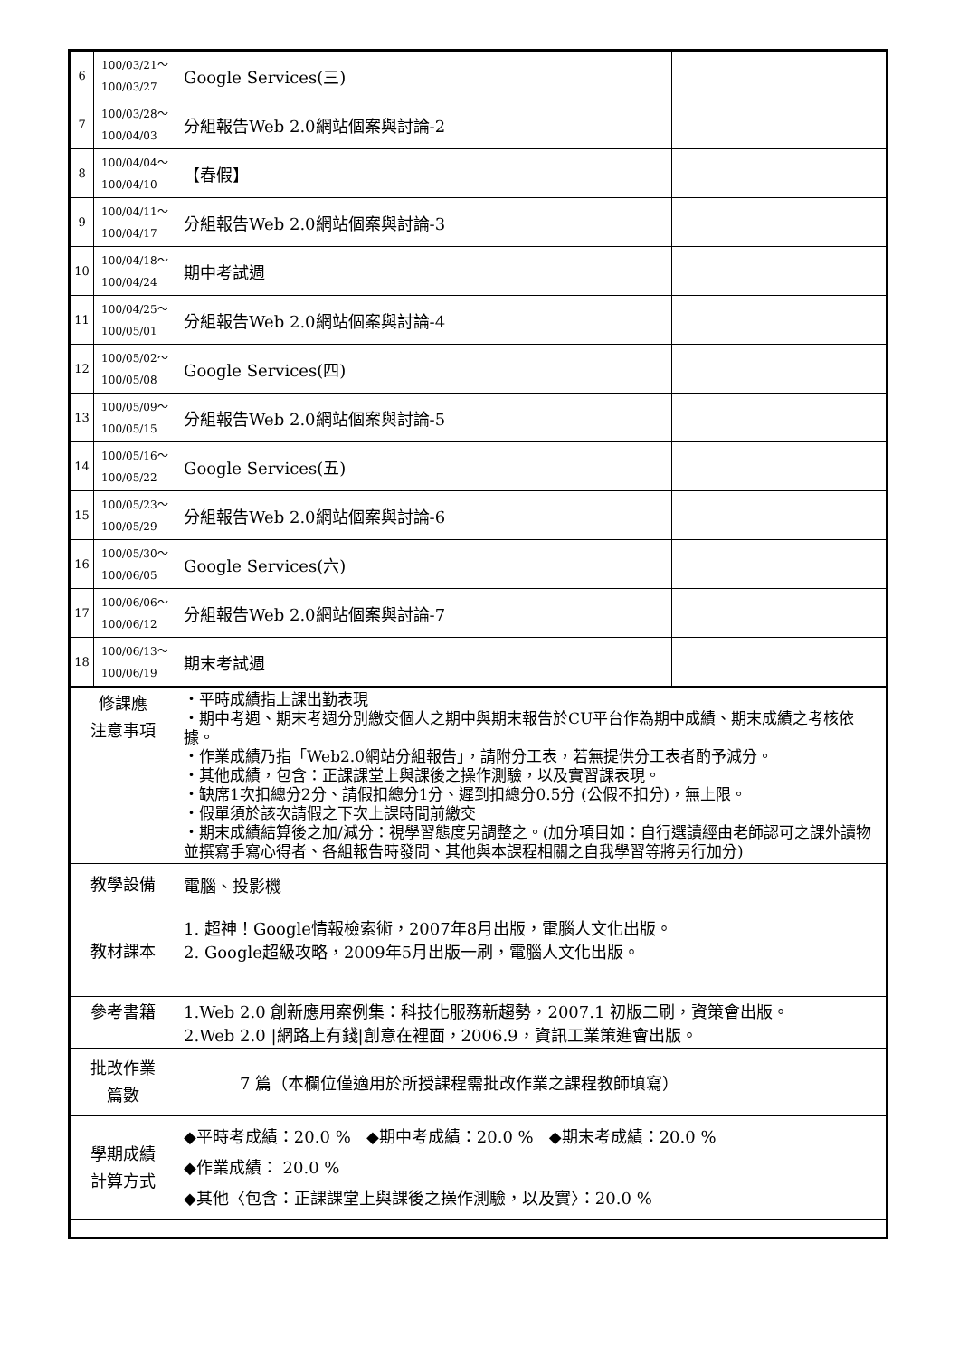| 6 | 100/03/21～ 100/03/27 | Google Services(三) | |
| 7 | 100/03/28～ 100/04/03 | 分組報告Web 2.0網站個案與討論-2 | |
| 8 | 100/04/04～ 100/04/10 | 【春假】 | |
| 9 | 100/04/11～ 100/04/17 | 分組報告Web 2.0網站個案與討論-3 | |
| 10 | 100/04/18～ 100/04/24 | 期中考試週 | |
| 11 | 100/04/25～ 100/05/01 | 分組報告Web 2.0網站個案與討論-4 | |
| 12 | 100/05/02～ 100/05/08 | Google Services(四) | |
| 13 | 100/05/09～ 100/05/15 | 分組報告Web 2.0網站個案與討論-5 | |
| 14 | 100/05/16～ 100/05/22 | Google Services(五) | |
| 15 | 100/05/23～ 100/05/29 | 分組報告Web 2.0網站個案與討論-6 | |
| 16 | 100/05/30～ 100/06/05 | Google Services(六) | |
| 17 | 100/06/06～ 100/06/12 | 分組報告Web 2.0網站個案與討論-7 | |
| 18 | 100/06/13～ 100/06/19 | 期末考試週 | |
| 修課應 注意事項 | | ‧平時成績指上課出勤表現 ‧期中考週、期末考週分別繳交個人之期中與期末報告於CU平台作為期中成績、期末成績之考核依據。 ‧作業成績乃指「Web2.0網站分組報告」，請附分工表，若無提供分工表者酌予減分。 ‧其他成績，包含：正課課堂上與課後之操作測驗，以及實習課表現。 ‧缺席1次扣總分2分、請假扣總分1分、遲到扣總分0.5分 (公假不扣分)，無上限。 ‧假單須於該次請假之下次上課時間前繳交 ‧期末成績結算後之加/減分：視學習態度另調整之。(加分項目如：自行選讀經由老師認可之課外讀物並撰寫手寫心得者、各組報告時發問、其他與本課程相關之自我學習等將另行加分) | |
| 教學設備 | | 電腦、投影機 | |
| 教材課本 | | 1. 超神！Google情報檢索術，2007年8月出版，電腦人文化出版。 2. Google超級攻略，2009年5月出版一刷，電腦人文化出版。 | |
| 參考書籍 | | 1.Web 2.0 創新應用案例集：科技化服務新趨勢，2007.1 初版二刷，資策會出版。 2.Web 2.0 /網路上有錢/創意在裡面，2006.9，資訊工業策進會出版。 | |
| 批改作業 篇數 | | 7 篇（本欄位僅適用於所授課程需批改作業之課程教師填寫） | |
| 學期成績 計算方式 | | ◆平時考成績：20.0 % ◆期中考成績：20.0 % ◆期末考成績：20.0 % ◆作業成績： 20.0 % ◆其他〈包含：正課課堂上與課後之操作測驗，以及實〉：20.0 % | |